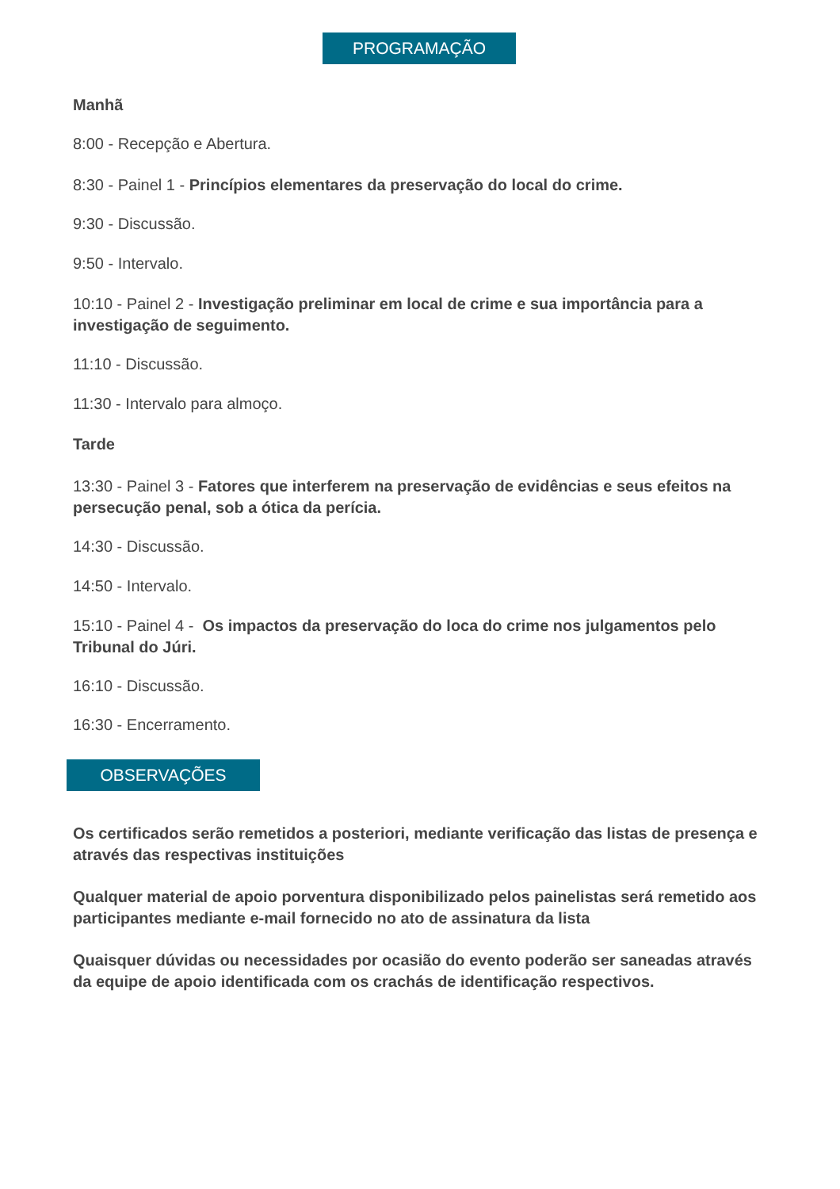PROGRAMAÇÃO
Manhã
8:00 - Recepção e Abertura.
8:30 - Painel 1 - Princípios elementares da preservação do local do crime.
9:30 - Discussão.
9:50 - Intervalo.
10:10 - Painel 2 - Investigação preliminar em local de crime e sua importância para a investigação de seguimento.
11:10 - Discussão.
11:30 - Intervalo para almoço.
Tarde
13:30 - Painel 3 - Fatores que interferem na preservação de evidências e seus efeitos na persecução penal, sob a ótica da perícia.
14:30 - Discussão.
14:50 - Intervalo.
15:10 - Painel 4 - Os impactos da preservação do loca do crime nos julgamentos pelo Tribunal do Júri.
16:10 - Discussão.
16:30 - Encerramento.
OBSERVAÇÕES
Os certificados serão remetidos a posteriori, mediante verificação das listas de presença e através das respectivas instituições
Qualquer material de apoio porventura disponibilizado pelos painelistas será remetido aos participantes mediante e-mail fornecido no ato de assinatura da lista
Quaisquer dúvidas ou necessidades por ocasião do evento poderão ser saneadas através da equipe de apoio identificada com os crachás de identificação respectivos.